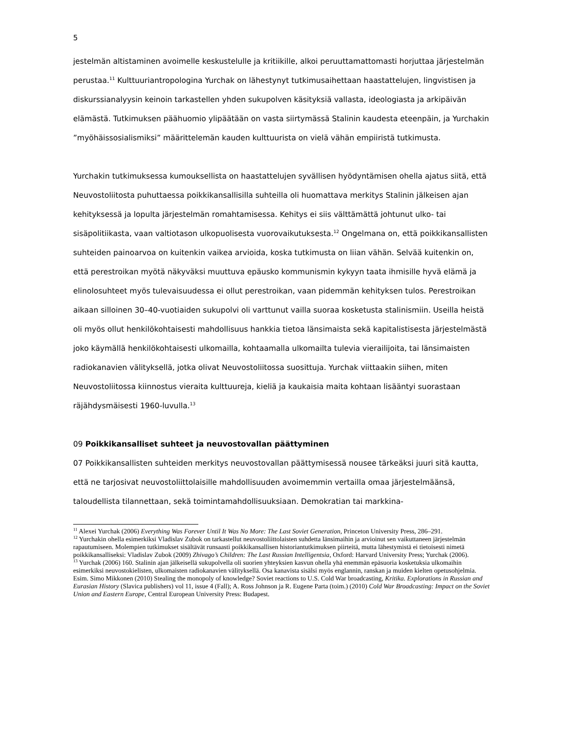5
jestelmän altistaminen avoimelle keskustelulle ja kritiikille, alkoi peruuttamattomasti horjuttaa järjestelmän perustaa.<sup>11</sup> Kulttuuriantropologina Yurchak on lähestynyt tutkimusaihettaan haastattelujen, lingvistisen ja diskurssianalyysin keinoin tarkastellen yhden sukupolven käsityksiä vallasta, ideologiasta ja arkipäivän elämästä. Tutkimuksen päähuomio ylipäätään on vasta siirtymässä Stalinin kaudesta eteenpäin, ja Yurchakin ”myöhäissosialismiksi” määrittelemän kauden kulttuurista on vielä vähän empiiristä tutkimusta.
Yurchakin tutkimuksessa kumouksellista on haastattelujen syvällisen hyödyntämisen ohella ajatus siitä, että Neuvostoliitosta puhuttaessa poikkikansallisilla suhteilla oli huomattava merkitys Stalinin jälkeisen ajan kehityksessä ja lopulta järjestelmän romahtamisessa. Kehitys ei siis välttämättä johtunut ulko- tai sisäpolitiikasta, vaan valtiotason ulkopuolisesta vuorovaikutuksesta.<sup>12</sup> Ongelmana on, että poikkikansallisten suhteiden painoarvoa on kuitenkin vaikea arvioida, koska tutkimusta on liian vähän. Selvää kuitenkin on, että perestroikan myötä näkyväksi muuttuva epäusko kommunismin kykyyn taata ihmisille hyvä elämä ja elinolosuhteet myös tulevaisuudessa ei ollut perestroikan, vaan pidemmän kehityksen tulos. Perestroikan aikaan silloinen 30–40-vuotiaiden sukupolvi oli varttunut vailla suoraa kosketusta stalinismiin. Useilla heistä oli myös ollut henkilökohtaisesti mahdollisuus hankkia tietoa länsimaista sekä kapitalistisesta järjestelmästä joko käymällä henkilökohtaisesti ulkomailla, kohtaamalla ulkomailta tulevia vierailijoita, tai länsimaisten radiokanavien välityksellä, jotka olivat Neuvostoliitossa suosittuja. Yurchak viittaakin siihen, miten Neuvostoliitossa kiinnostus vieraita kulttuureja, kieliä ja kaukaisia maita kohtaan lisääntyi suorastaan räjähdysmäisesti 1960-luvulla.<sup>13</sup>
09 Poikkikansalliset suhteet ja neuvostovallan päättyminen
07 Poikkikansallisten suhteiden merkitys neuvostovallan päättymisessä nousee tärkeäksi juuri sitä kautta, että ne tarjosivat neuvostoliittolaisille mahdollisuuden avoimemmin vertailla omaa järjestelmäänsä, taloudellista tilannettaan, sekä toimintamahdollisuuksiaan. Demokratian tai markkina-
<sup>11</sup> Alexei Yurchak (2006) Everything Was Forever Until It Was No More: The Last Soviet Generation, Princeton University Press, 286–291.
<sup>12</sup> Yurchakin ohella esimerkiksi Vladislav Zubok on tarkastellut neuvostoliittolaisten suhdetta länsimaihin ja arvioinut sen vaikuttaneen järjestelmän rapautumiseen. Molempien tutkimukset sisältävät runsaasti poikkikansallisen historiantutkimuksen piirteitä, mutta lähestymistä ei tietoisesti nimetä poikkikansalliseksi: Vladislav Zubok (2009) Zhivago’s Children: The Last Russian Intelligentsia, Oxford: Harvard University Press; Yurchak (2006).
<sup>13</sup> Yurchak (2006) 160. Stalinin ajan jälkeisellä sukupolvella oli suorien yhteyksien kasvun ohella yhä enemmän epäsuoria kosketuksia ulkomaihin esimerkiksi neuvostokielisten, ulkomaisten radiokanavien välityksellä. Osa kanavista sisälsi myös englannin, ranskan ja muiden kielten opetusohjelmia. Esim. Simo Mikkonen (2010) Stealing the monopoly of knowledge? Soviet reactions to U.S. Cold War broadcasting, Kritika. Explorations in Russian and Eurasian History (Slavica publishers) vol 11, issue 4 (Fall); A. Ross Johnson ja R. Eugene Parta (toim.) (2010) Cold War Broadcasting: Impact on the Soviet Union and Eastern Europe, Central European University Press: Budapest.